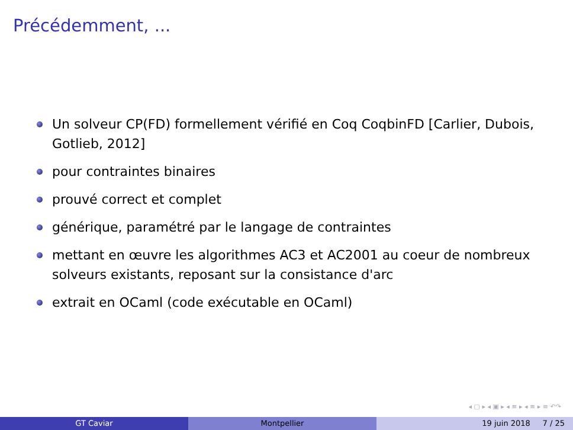Précédemment, ...
Un solveur CP(FD) formellement vérifié en Coq CoqbinFD [Carlier, Dubois, Gotlieb, 2012]
pour contraintes binaires
prouvé correct et complet
générique, paramétré par le langage de contraintes
mettant en œuvre les algorithmes AC3 et AC2001 au coeur de nombreux solveurs existants, reposant sur la consistance d'arc
extrait en OCaml (code exécutable en OCaml)
◂ ▢ ▸ ◂ ▣ ▸ ◂ ≡ ▸ ◂ ≡ ▸ ≡ ↶↷
GT Caviar Montpellier 19 juin 2018 7 / 25